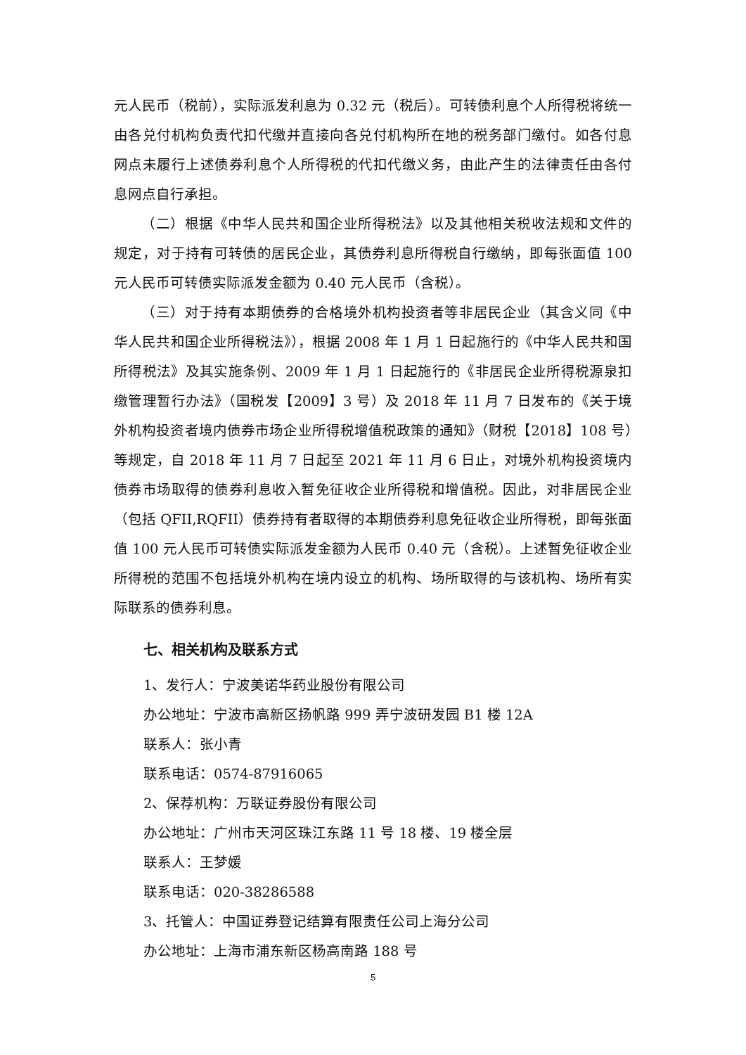元人民币（税前），实际派发利息为 0.32 元（税后）。可转债利息个人所得税将统一由各兑付机构负责代扣代缴并直接向各兑付机构所在地的税务部门缴付。如各付息网点未履行上述债券利息个人所得税的代扣代缴义务，由此产生的法律责任由各付息网点自行承担。
（二）根据《中华人民共和国企业所得税法》以及其他相关税收法规和文件的规定，对于持有可转债的居民企业，其债券利息所得税自行缴纳，即每张面值 100 元人民币可转债实际派发金额为 0.40 元人民币（含税）。
（三）对于持有本期债券的合格境外机构投资者等非居民企业（其含义同《中华人民共和国企业所得税法》），根据 2008 年 1 月 1 日起施行的《中华人民共和国所得税法》及其实施条例、2009 年 1 月 1 日起施行的《非居民企业所得税源泉扣缴管理暂行办法》（国税发【2009】3 号）及 2018 年 11 月 7 日发布的《关于境外机构投资者境内债券市场企业所得税增值税政策的通知》（财税【2018】108 号）等规定，自 2018 年 11 月 7 日起至 2021 年 11 月 6 日止，对境外机构投资境内债券市场取得的债券利息收入暂免征收企业所得税和增值税。因此，对非居民企业（包括 QFII,RQFII）债券持有者取得的本期债券利息免征收企业所得税，即每张面值 100 元人民币可转债实际派发金额为人民币 0.40 元（含税）。上述暂免征收企业所得税的范围不包括境外机构在境内设立的机构、场所取得的与该机构、场所有实际联系的债券利息。
七、相关机构及联系方式
1、发行人：宁波美诺华药业股份有限公司
办公地址：宁波市高新区扬帆路 999 弄宁波研发园 B1 楼 12A
联系人：张小青
联系电话：0574-87916065
2、保荐机构：万联证券股份有限公司
办公地址：广州市天河区珠江东路 11 号 18 楼、19 楼全层
联系人：王梦媛
联系电话：020-38286588
3、托管人：中国证券登记结算有限责任公司上海分公司
办公地址：上海市浦东新区杨高南路 188 号
5